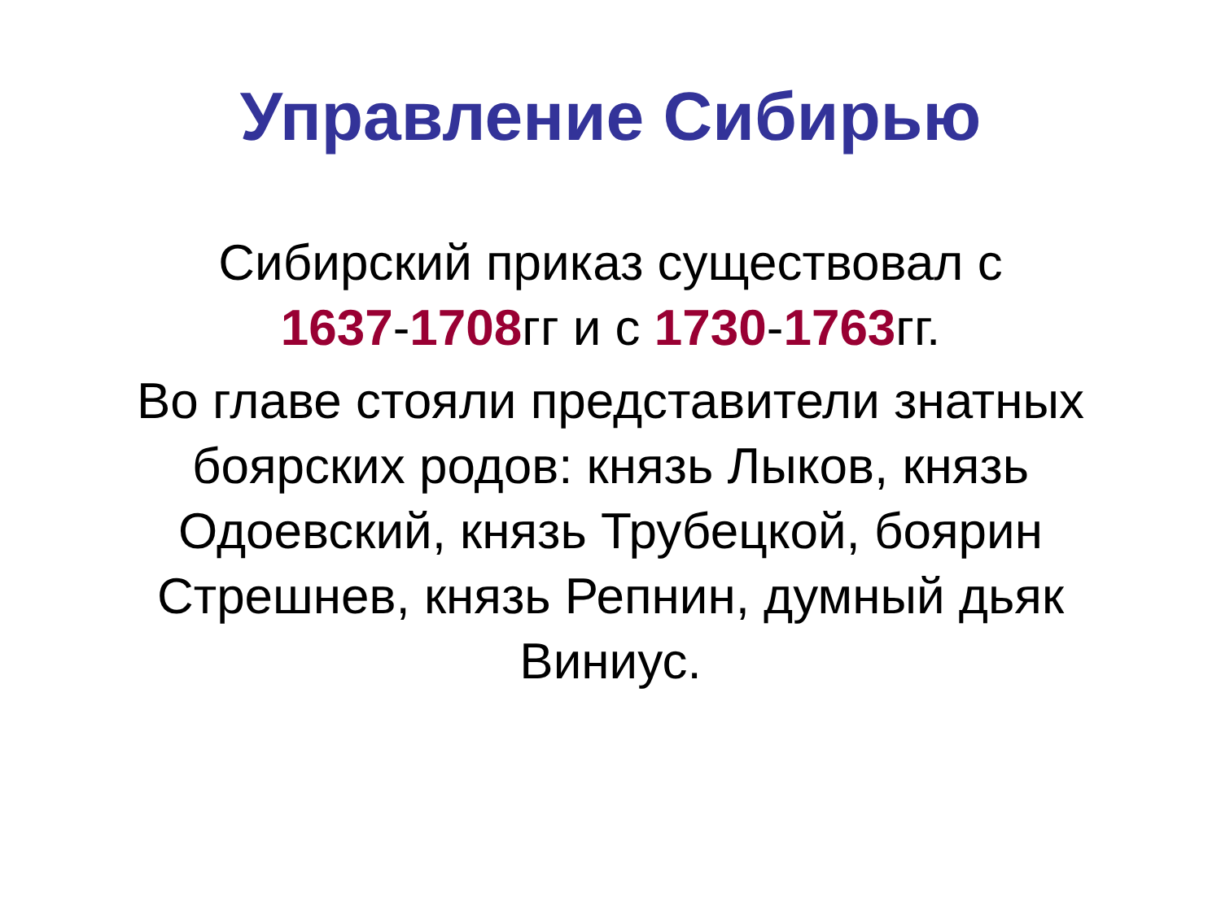Управление Сибирью
Сибирский приказ существовал с
1637-1708гг и с 1730-1763гг.
Во главе стояли представители знатных боярских родов: князь Лыков, князь Одоевский, князь Трубецкой, боярин Стрешнев, князь Репнин, думный дьяк Виниус.